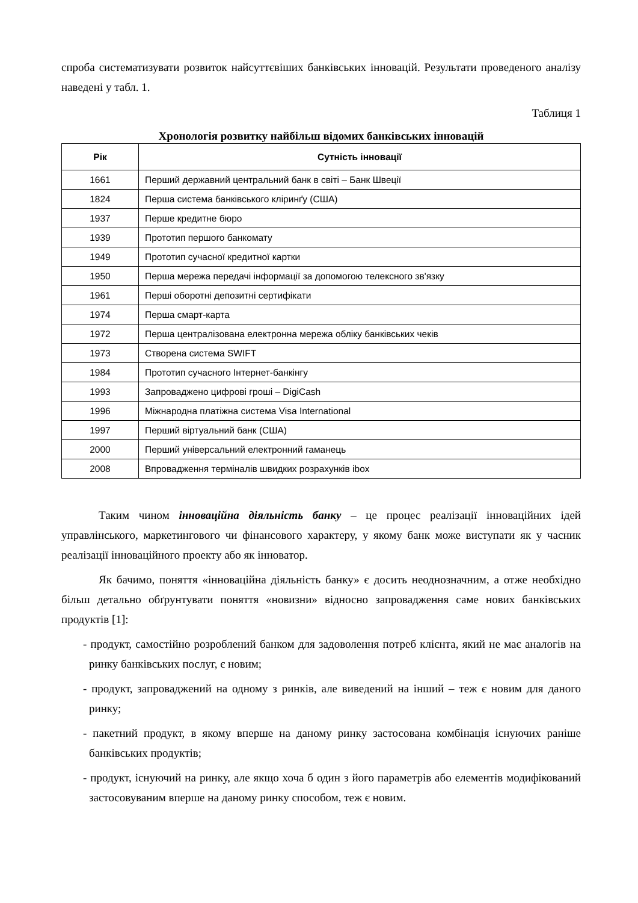спроба систематизувати розвиток найсуттєвіших банківських інновацій. Результати проведеного аналізу наведені у табл. 1.
Таблиця 1
Хронологія розвитку найбільш відомих банківських інновацій
| Рік | Сутність інновації |
| --- | --- |
| 1661 | Перший державний центральний банк в світі – Банк Швеції |
| 1824 | Перша система банківського кліринґу (США) |
| 1937 | Перше кредитне бюро |
| 1939 | Прототип першого банкомату |
| 1949 | Прототип сучасної кредитної картки |
| 1950 | Перша мережа передачі інформації за допомогою телексного зв'язку |
| 1961 | Перші оборотні депозитні сертифікати |
| 1974 | Перша смарт-карта |
| 1972 | Перша централізована електронна мережа обліку банківських чеків |
| 1973 | Створена система SWIFT |
| 1984 | Прототип сучасного Інтернет-банкінгу |
| 1993 | Запроваджено цифрові гроші – DigiCash |
| 1996 | Міжнародна платіжна система Visa International |
| 1997 | Перший віртуальний банк (США) |
| 2000 | Перший універсальний електронний гаманець |
| 2008 | Впровадження терміналів швидких розрахунків ibox |
Таким чином інноваційна діяльність банку – це процес реалізації інноваційних ідей управлінського, маркетингового чи фінансового характеру, у якому банк може виступати як у часник реалізації інноваційного проекту або як інноватор.
Як бачимо, поняття «інноваційна діяльність банку» є досить неоднозначним, а отже необхідно більш детально обґрунтувати поняття «новизни» відносно запровадження саме нових банківських продуктів [1]:
- продукт, самостійно розроблений банком для задоволення потреб клієнта, який не має аналогів на ринку банківських послуг, є новим;
- продукт, запроваджений на одному з ринків, але виведений на інший – теж є новим для даного ринку;
- пакетний продукт, в якому вперше на даному ринку застосована комбінація існуючих раніше банківських продуктів;
- продукт, існуючий на ринку, але якщо хоча б один з його параметрів або елементів модифікований застосовуваним вперше на даному ринку способом, теж є новим.